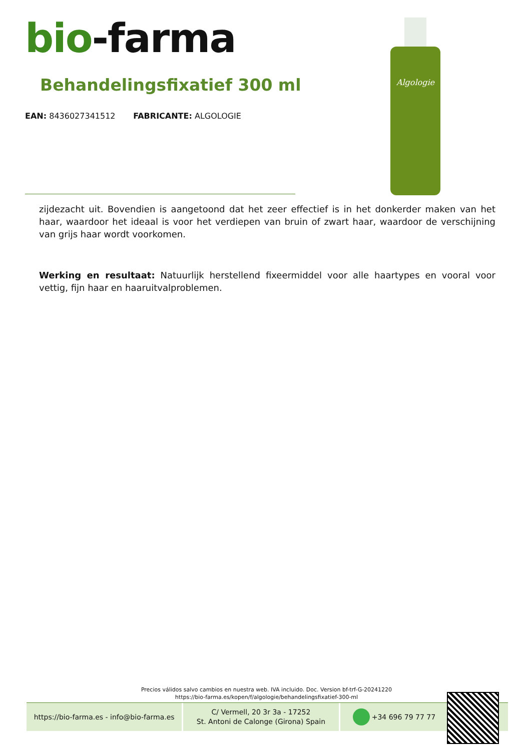bio-farma
Behandelingsfixatief 300 ml
EAN: 8436027341512 FABRICANTE: ALGOLOGIE
Algologie
zijdezacht uit. Bovendien is aangetoond dat het zeer effectief is in het donkerder maken van het haar, waardoor het ideaal is voor het verdiepen van bruin of zwart haar, waardoor de verschijning van grijs haar wordt voorkomen.
Werking en resultaat: Natuurlijk herstellend fixeermiddel voor alle haartypes en vooral voor vettig, fijn haar en haaruitvalproblemen.
Precios válidos salvo cambios en nuestra web. IVA incluido. Doc. Version bf-trf-G-20241220
https://bio-farma.es/kopen/f/algologie/behandelingsfixatief-300-ml
https://bio-farma.es - info@bio-farma.es
C/ Vermell, 20 3r 3a - 17252
St. Antoni de Calonge (Girona) Spain
+34 696 79 77 77